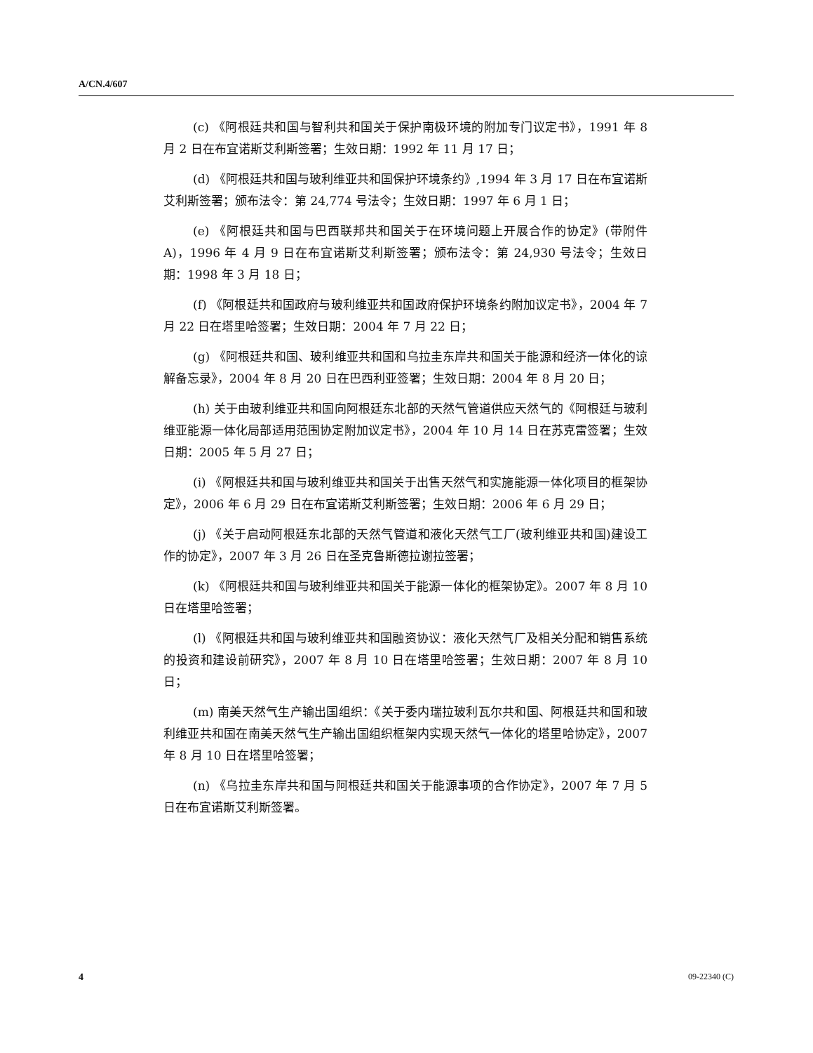A/CN.4/607
(c) 《阿根廷共和国与智利共和国关于保护南极环境的附加专门议定书》，1991 年 8 月 2 日在布宜诺斯艾利斯签署；生效日期：1992 年 11 月 17 日；
(d) 《阿根廷共和国与玻利维亚共和国保护环境条约》,1994 年 3 月 17 日在布宜诺斯艾利斯签署；颁布法令：第 24,774 号法令；生效日期：1997 年 6 月 1 日；
(e) 《阿根廷共和国与巴西联邦共和国关于在环境问题上开展合作的协定》(带附件 A)，1996 年 4 月 9 日在布宜诺斯艾利斯签署；颁布法令：第 24,930 号法令；生效日期：1998 年 3 月 18 日；
(f) 《阿根廷共和国政府与玻利维亚共和国政府保护环境条约附加议定书》，2004 年 7 月 22 日在塔里哈签署；生效日期：2004 年 7 月 22 日；
(g) 《阿根廷共和国、玻利维亚共和国和乌拉圭东岸共和国关于能源和经济一体化的谅解备忘录》，2004 年 8 月 20 日在巴西利亚签署；生效日期：2004 年 8 月 20 日；
(h) 关于由玻利维亚共和国向阿根廷东北部的天然气管道供应天然气的《阿根廷与玻利维亚能源一体化局部适用范围协定附加议定书》，2004 年 10 月 14 日在苏克雷签署；生效日期：2005 年 5 月 27 日；
(i) 《阿根廷共和国与玻利维亚共和国关于出售天然气和实施能源一体化项目的框架协定》，2006 年 6 月 29 日在布宜诺斯艾利斯签署；生效日期：2006 年 6 月 29 日；
(j) 《关于启动阿根廷东北部的天然气管道和液化天然气工厂(玻利维亚共和国)建设工作的协定》，2007 年 3 月 26 日在圣克鲁斯德拉谢拉签署；
(k) 《阿根廷共和国与玻利维亚共和国关于能源一体化的框架协定》。2007 年 8 月 10 日在塔里哈签署；
(l) 《阿根廷共和国与玻利维亚共和国融资协议：液化天然气厂及相关分配和销售系统的投资和建设前研究》，2007 年 8 月 10 日在塔里哈签署；生效日期：2007 年 8 月 10 日；
(m) 南美天然气生产输出国组织：《关于委内瑞拉玻利瓦尔共和国、阿根廷共和国和玻利维亚共和国在南美天然气生产输出国组织框架内实现天然气一体化的塔里哈协定》，2007 年 8 月 10 日在塔里哈签署；
(n) 《乌拉圭东岸共和国与阿根廷共和国关于能源事项的合作协定》，2007 年 7 月 5 日在布宜诺斯艾利斯签署。
4 09-22340 (C)